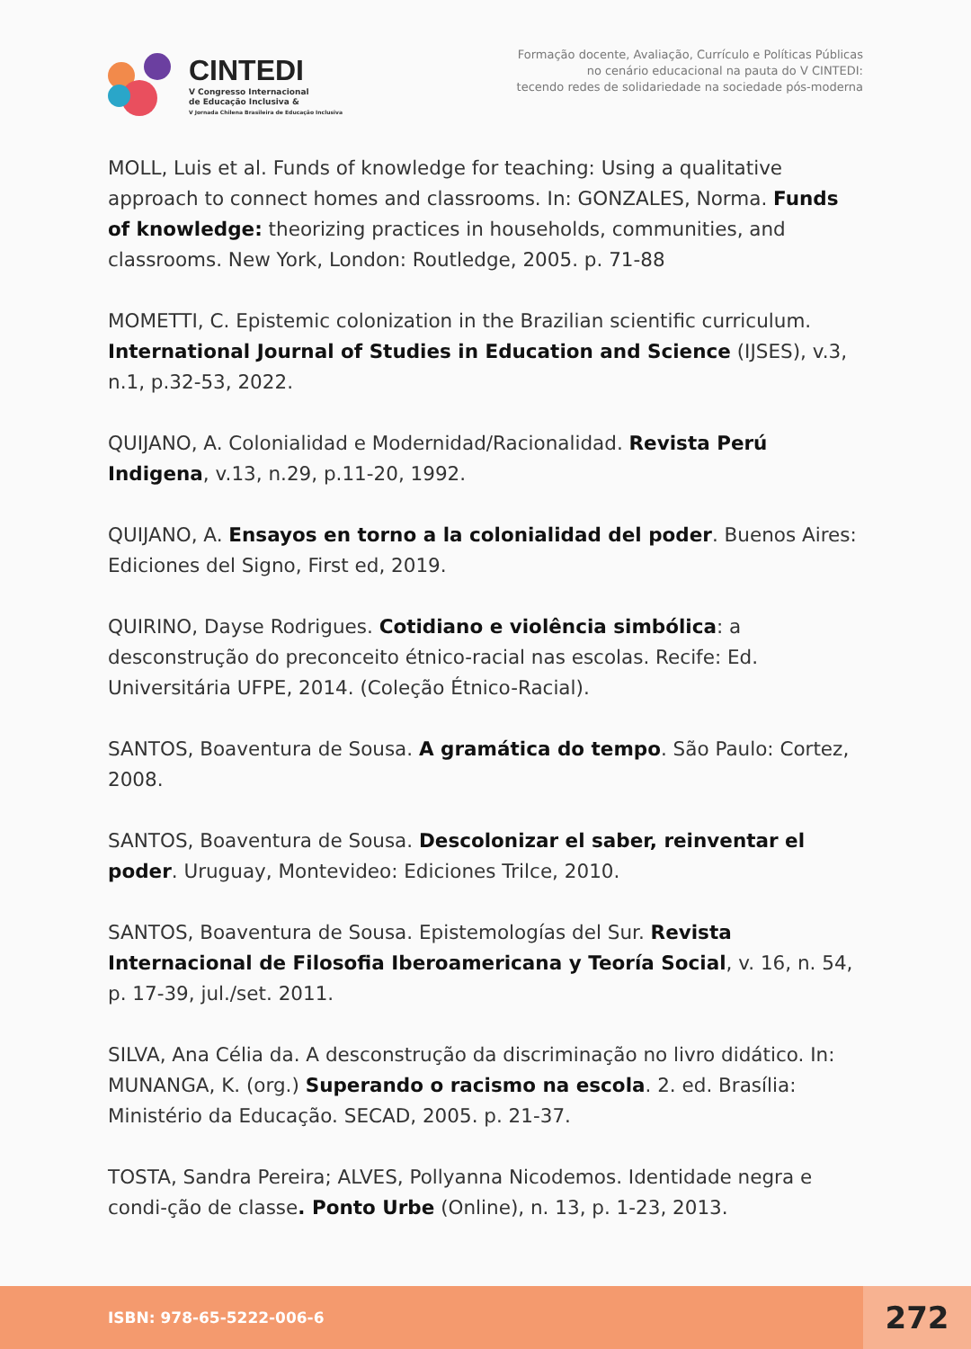CINTEDI
V Congresso Internacional
de Educação Inclusiva &
V Jornada Chilena Brasileira de Educação Inclusiva
Formação docente, Avaliação, Currículo e Políticas Públicas
no cenário educacional na pauta do V CINTEDI:
tecendo redes de solidariedade na sociedade pós-moderna
MOLL, Luis et al. Funds of knowledge for teaching: Using a qualitative approach to connect homes and classrooms. In: GONZALES, Norma. Funds of knowledge: theorizing practices in households, communities, and classrooms. New York, London: Routledge, 2005. p. 71-88
MOMETTI, C. Epistemic colonization in the Brazilian scientific curriculum. International Journal of Studies in Education and Science (IJSES), v.3, n.1, p.32-53, 2022.
QUIJANO, A. Colonialidad e Modernidad/Racionalidad. Revista Perú Indigena, v.13, n.29, p.11-20, 1992.
QUIJANO, A. Ensayos en torno a la colonialidad del poder. Buenos Aires: Ediciones del Signo, First ed, 2019.
QUIRINO, Dayse Rodrigues. Cotidiano e violência simbólica: a desconstrução do preconceito étnico-racial nas escolas. Recife: Ed. Universitária UFPE, 2014. (Coleção Étnico-Racial).
SANTOS, Boaventura de Sousa. A gramática do tempo. São Paulo: Cortez, 2008.
SANTOS, Boaventura de Sousa. Descolonizar el saber, reinventar el poder. Uruguay, Montevideo: Ediciones Trilce, 2010.
SANTOS, Boaventura de Sousa. Epistemologías del Sur. Revista Internacional de Filosofia Iberoamericana y Teoría Social, v. 16, n. 54, p. 17-39, jul./set. 2011.
SILVA, Ana Célia da. A desconstrução da discriminação no livro didático. In: MUNANGA, K. (org.) Superando o racismo na escola. 2. ed. Brasília: Ministério da Educação. SECAD, 2005. p. 21-37.
TOSTA, Sandra Pereira; ALVES, Pollyanna Nicodemos. Identidade negra e condi-ção de classe. Ponto Urbe (Online), n. 13, p. 1-23, 2013.
ISBN: 978-65-5222-006-6
272